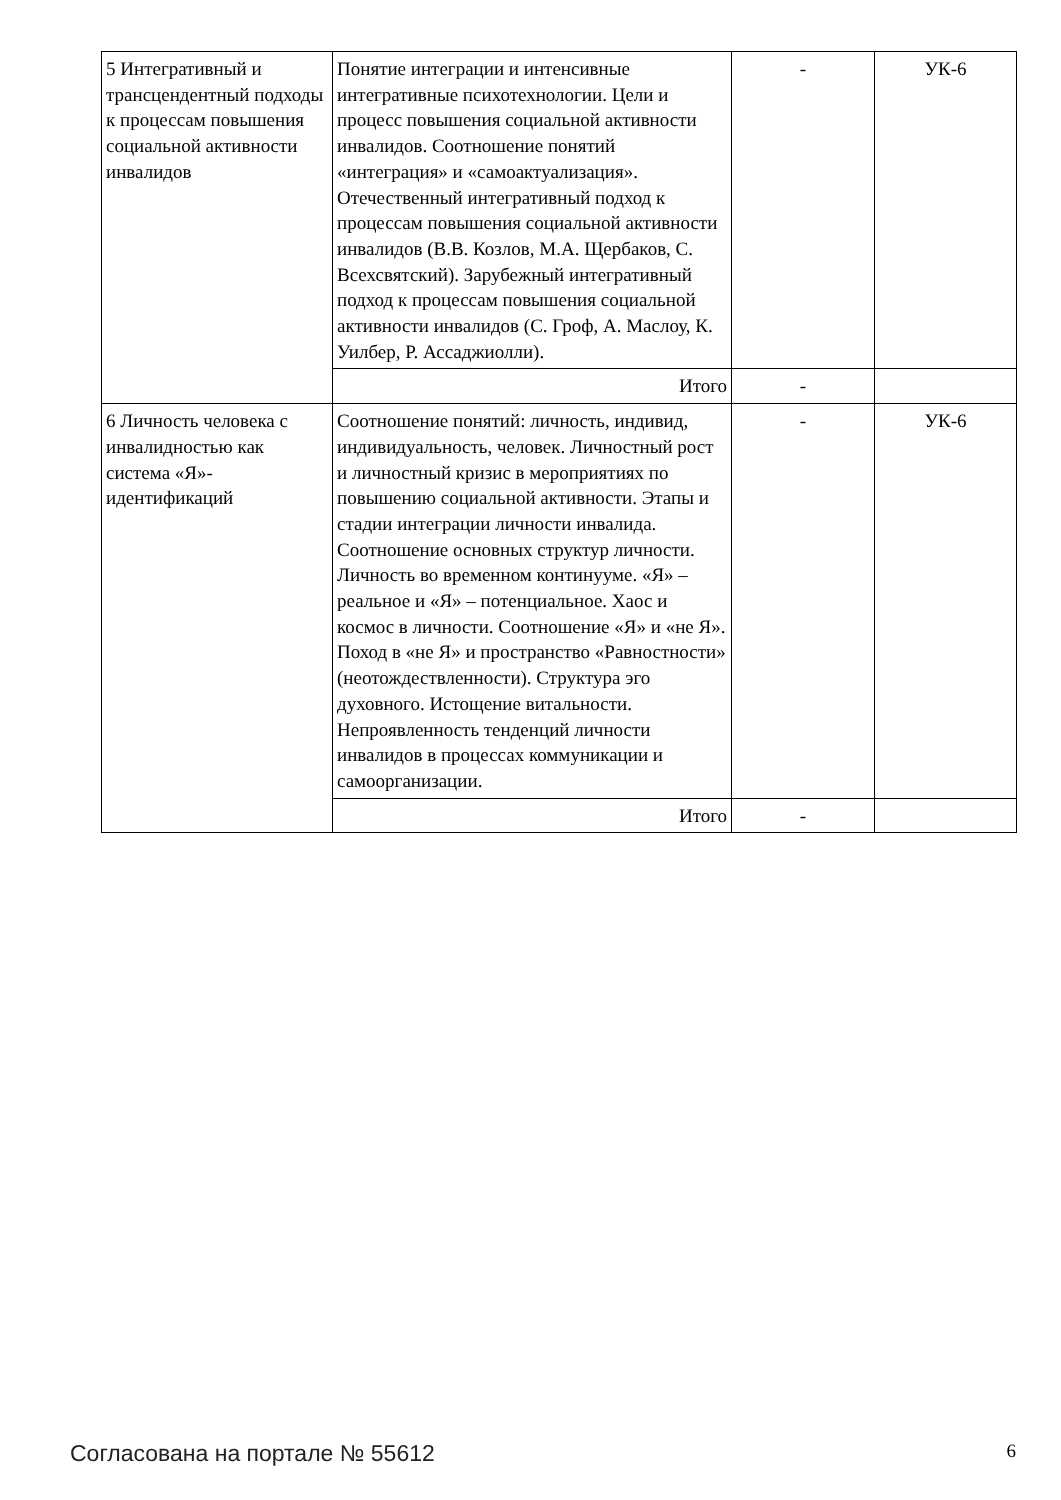| 5 Интегративный и трансцендентный подходы к процессам повышения социальной активности инвалидов | Понятие интеграции и интенсивные интегративные психотехнологии. Цели и процесс повышения социальной активности инвалидов. Соотношение понятий «интеграция» и «самоактуализация». Отечественный интегративный подход к процессам повышения социальной активности инвалидов (В.В. Козлов, М.А. Щербаков, С. Всехсвятский). Зарубежный интегративный подход к процессам повышения социальной активности инвалидов (С. Гроф, А. Маслоу, К. Уилбер, Р. Ассаджиолли). | - | УК-6 |
| | Итого | - | |
| 6 Личность человека с инвалидностью как система «Я»-идентификаций | Соотношение понятий: личность, индивид, индивидуальность, человек. Личностный рост и личностный кризис в мероприятиях по повышению социальной активности. Этапы и стадии интеграции личности инвалида. Соотношение основных структур личности. Личность во временном континууме. «Я» – реальное и «Я» – потенциальное. Хаос и космос в личности. Соотношение «Я» и «не Я». Поход в «не Я» и пространство «Равностности» (неотождествленности). Структура эго духовного. Истощение витальности. Непроявленность тенденций личности инвалидов в процессах коммуникации и самоорганизации. | - | УК-6 |
| | Итого | - | |
Согласована на портале № 55612 6